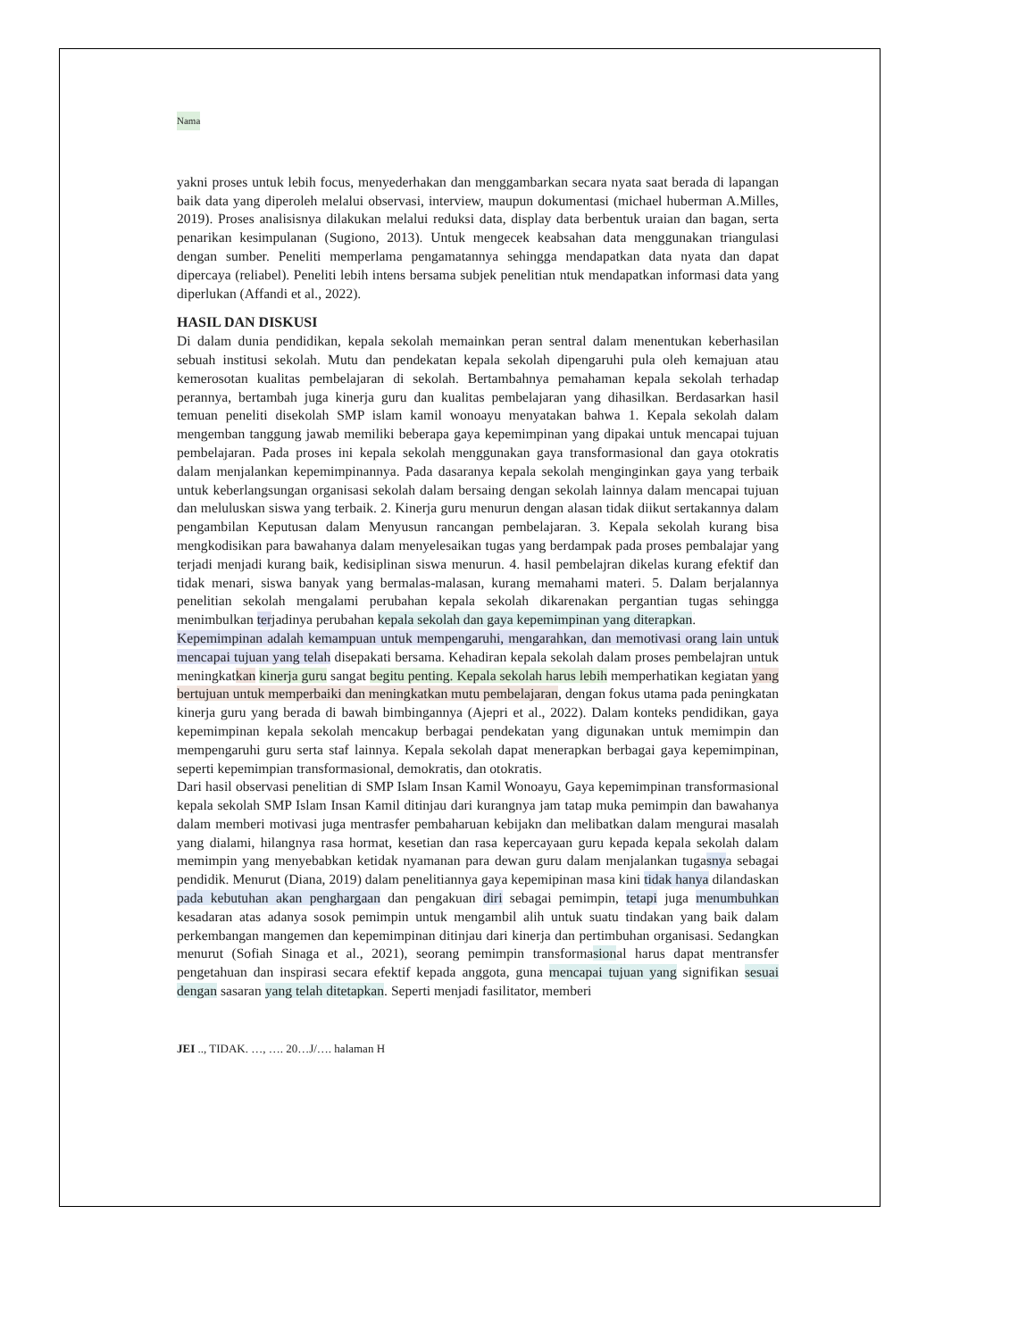Nama
yakni proses untuk lebih focus, menyederhakan dan menggambarkan secara nyata saat berada di lapangan baik data yang diperoleh melalui observasi, interview, maupun dokumentasi (michael huberman A.Milles, 2019). Proses analisisnya dilakukan melalui reduksi data, display data berbentuk uraian dan bagan, serta penarikan kesimpulanan (Sugiono, 2013). Untuk mengecek keabsahan data menggunakan triangulasi dengan sumber. Peneliti memperlama pengamatannya sehingga mendapatkan data nyata dan dapat dipercaya (reliabel). Peneliti lebih intens bersama subjek penelitian ntuk mendapatkan informasi data yang diperlukan (Affandi et al., 2022).
HASIL DAN DISKUSI
Di dalam dunia pendidikan, kepala sekolah memainkan peran sentral dalam menentukan keberhasilan sebuah institusi sekolah. Mutu dan pendekatan kepala sekolah dipengaruhi pula oleh kemajuan atau kemerosotan kualitas pembelajaran di sekolah. Bertambahnya pemahaman kepala sekolah terhadap perannya, bertambah juga kinerja guru dan kualitas pembelajaran yang dihasilkan. Berdasarkan hasil temuan peneliti disekolah SMP islam kamil wonoayu menyatakan bahwa 1. Kepala sekolah dalam mengemban tanggung jawab memiliki beberapa gaya kepemimpinan yang dipakai untuk mencapai tujuan pembelajaran. Pada proses ini kepala sekolah menggunakan gaya transformasional dan gaya otokratis dalam menjalankan kepemimpinannya. Pada dasaranya kepala sekolah menginginkan gaya yang terbaik untuk keberlangsungan organisasi sekolah dalam bersaing dengan sekolah lainnya dalam mencapai tujuan dan meluluskan siswa yang terbaik. 2. Kinerja guru menurun dengan alasan tidak diikut sertakannya dalam pengambilan Keputusan dalam Menyusun rancangan pembelajaran. 3. Kepala sekolah kurang bisa mengkodisikan para bawahanya dalam menyelesaikan tugas yang berdampak pada proses pembalajar yang terjadi menjadi kurang baik, kedisiplinan siswa menurun. 4. hasil pembelajran dikelas kurang efektif dan tidak menari, siswa banyak yang bermalas-malasan, kurang memahami materi. 5. Dalam berjalannya penelitian sekolah mengalami perubahan kepala sekolah dikarenakan pergantian tugas sehingga menimbulkan terjadinya perubahan kepala sekolah dan gaya kepemimpinan yang diterapkan.
Kepemimpinan adalah kemampuan untuk mempengaruhi, mengarahkan, dan memotivasi orang lain untuk mencapai tujuan yang telah disepakati bersama. Kehadiran kepala sekolah dalam proses pembelajran untuk meningkatkan kinerja guru sangat begitu penting. Kepala sekolah harus lebih memperhatikan kegiatan yang bertujuan untuk memperbaiki dan meningkatkan mutu pembelajaran, dengan fokus utama pada peningkatan kinerja guru yang berada di bawah bimbingannya (Ajepri et al., 2022). Dalam konteks pendidikan, gaya kepemimpinan kepala sekolah mencakup berbagai pendekatan yang digunakan untuk memimpin dan mempengaruhi guru serta staf lainnya. Kepala sekolah dapat menerapkan berbagai gaya kepemimpinan, seperti kepemimpian transformasional, demokratis, dan otokratis.
Dari hasil observasi penelitian di SMP Islam Insan Kamil Wonoayu, Gaya kepemimpinan transformasional kepala sekolah SMP Islam Insan Kamil ditinjau dari kurangnya jam tatap muka pemimpin dan bawahanya dalam memberi motivasi juga mentrasfer pembaharuan kebijakn dan melibatkan dalam mengurai masalah yang dialami, hilangnya rasa hormat, kesetian dan rasa kepercayaan guru kepada kepala sekolah dalam memimpin yang menyebabkan ketidak nyamanan para dewan guru dalam menjalankan tugasnya sebagai pendidik. Menurut (Diana, 2019) dalam penelitiannya gaya kepemipinan masa kini tidak hanya dilandaskan pada kebutuhan akan penghargaan dan pengakuan diri sebagai pemimpin, tetapi juga menumbuhkan kesadaran atas adanya sosok pemimpin untuk mengambil alih untuk suatu tindakan yang baik dalam perkembangan mangemen dan kepemimpinan ditinjau dari kinerja dan pertimbuhan organisasi. Sedangkan menurut (Sofiah Sinaga et al., 2021), seorang pemimpin transformasional harus dapat mentransfer pengetahuan dan inspirasi secara efektif kepada anggota, guna mencapai tujuan yang signifikan sesuai dengan sasaran yang telah ditetapkan. Seperti menjadi fasilitator, memberi
JEI .., TIDAK. …, …. 20…J/…. halaman H